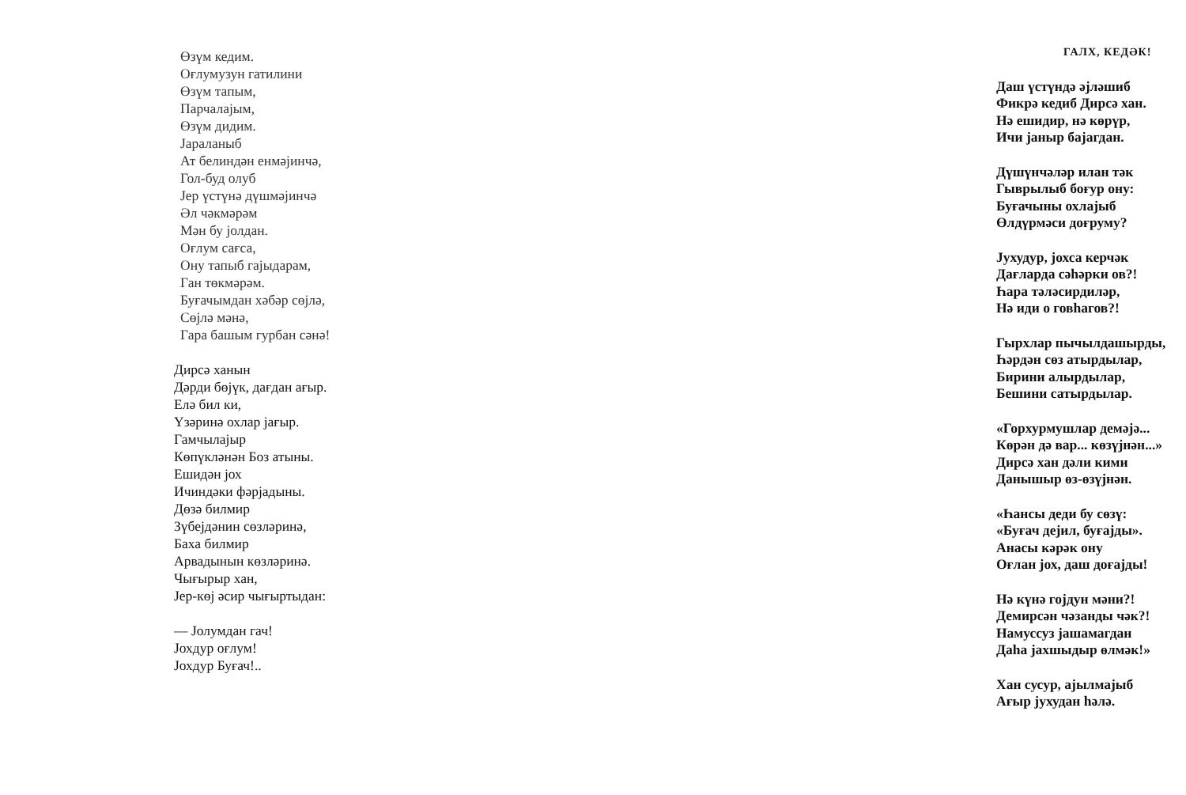Өзүм кедим.
Оғлумузун гатилини
Өзүм тапым,
Парчалајым,
Өзүм дидим.
Јараланыб
Ат белиндән енмәјинчә,
Гол-буд олуб
Јер үстүнә дүшмәјинчә
Әл чәкмәрәм
Мән бу јолдан.
Оғлум сағса,
Ону тапыб гајыдарам,
Ган төкмәрәм.
Буғачымдан хәбәр сөјлә,
Сөјлә мәнә,
Гара башым гурбан сәнә!
Дирсә ханын
Дәрди бөјүк, дағдан ағыр.
Елә бил ки,
Үзәринә охлар јағыр.
Гамчылајыр
Көпүкләнән Боз атыны.
Ешидән јох
Ичиндәки фәрјадыны.
Дөзә билмир
Зүбејдәнин сөзләринә,
Баха билмир
Арвадынын көзләринә.
Чығырыр хан,
Јер-көј әсир чығыртыдан:
— Јолумдан гач!
Јохдур оғлум!
Јохдур Буғач!..
ГАЛХ, КЕДӘК!
Даш үстүндә әјләшиб
Фикрә кедиб Дирсә хан.
Нә ешидир, нә көрүр,
Ичи јаныр бајагдан.
Дүшүнчәләр илан тәк
Гыврылыб боғур ону:
Буғачыны охлајыб
Өлдүрмәси доғруму?
Јухудур, јохса керчәк
Дағларда сәһәрки ов?!
Һара тәләсирдиләр,
Нә иди о говһагов?!
Гырхлар пычылдашырды,
Һәрдән сөз атырдылар,
Бирини алырдылар,
Бешини сатырдылар.
«Горхурмушлар демәјә...
Көрән дә вар... көзүјнән...»
Дирсә хан дәли кими
Данышыр өз-өзүјнән.
«Һансы деди бу сөзү:
«Буғач дејил, буғајды».
Анасы кәрәк ону
Оғлан јох, даш доғајды!
Нә күнә гојдун мәни?!
Демирсән чәзанды чәк?!
Намуссуз јашамагдан
Даһа јахшыдыр өлмәк!»
Хан сусур, ајылмајыб
Ағыр јухудан һәлә.